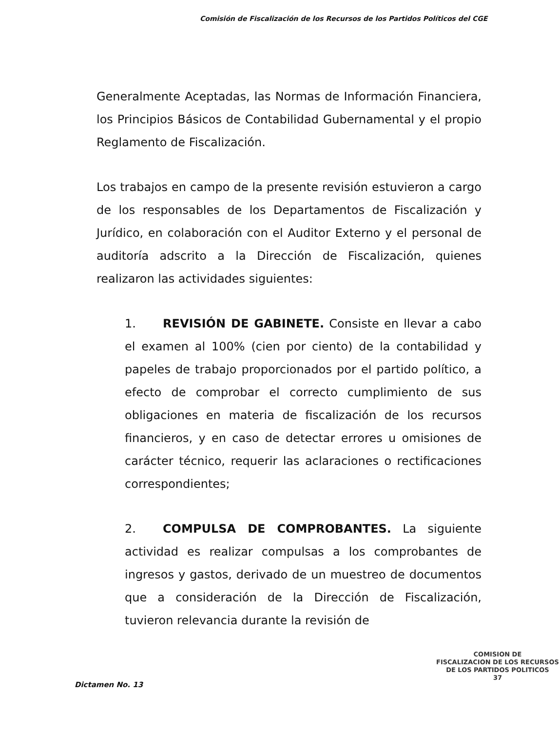Comisión de Fiscalización de los Recursos de los Partidos Políticos del CGE
Generalmente Aceptadas, las Normas de Información Financiera, los Principios Básicos de Contabilidad Gubernamental y el propio Reglamento de Fiscalización.
Los trabajos en campo de la presente revisión estuvieron a cargo de los responsables de los Departamentos de Fiscalización y Jurídico, en colaboración con el Auditor Externo y el personal de auditoría adscrito a la Dirección de Fiscalización, quienes realizaron las actividades siguientes:
1. REVISIÓN DE GABINETE. Consiste en llevar a cabo el examen al 100% (cien por ciento) de la contabilidad y papeles de trabajo proporcionados por el partido político, a efecto de comprobar el correcto cumplimiento de sus obligaciones en materia de fiscalización de los recursos financieros, y en caso de detectar errores u omisiones de carácter técnico, requerir las aclaraciones o rectificaciones correspondientes;
2. COMPULSA DE COMPROBANTES. La siguiente actividad es realizar compulsas a los comprobantes de ingresos y gastos, derivado de un muestreo de documentos que a consideración de la Dirección de Fiscalización, tuvieron relevancia durante la revisión de
Dictamen No. 13
COMISION DE
FISCALIZACION DE LOS RECURSOS
DE LOS PARTIDOS POLITICOS
37